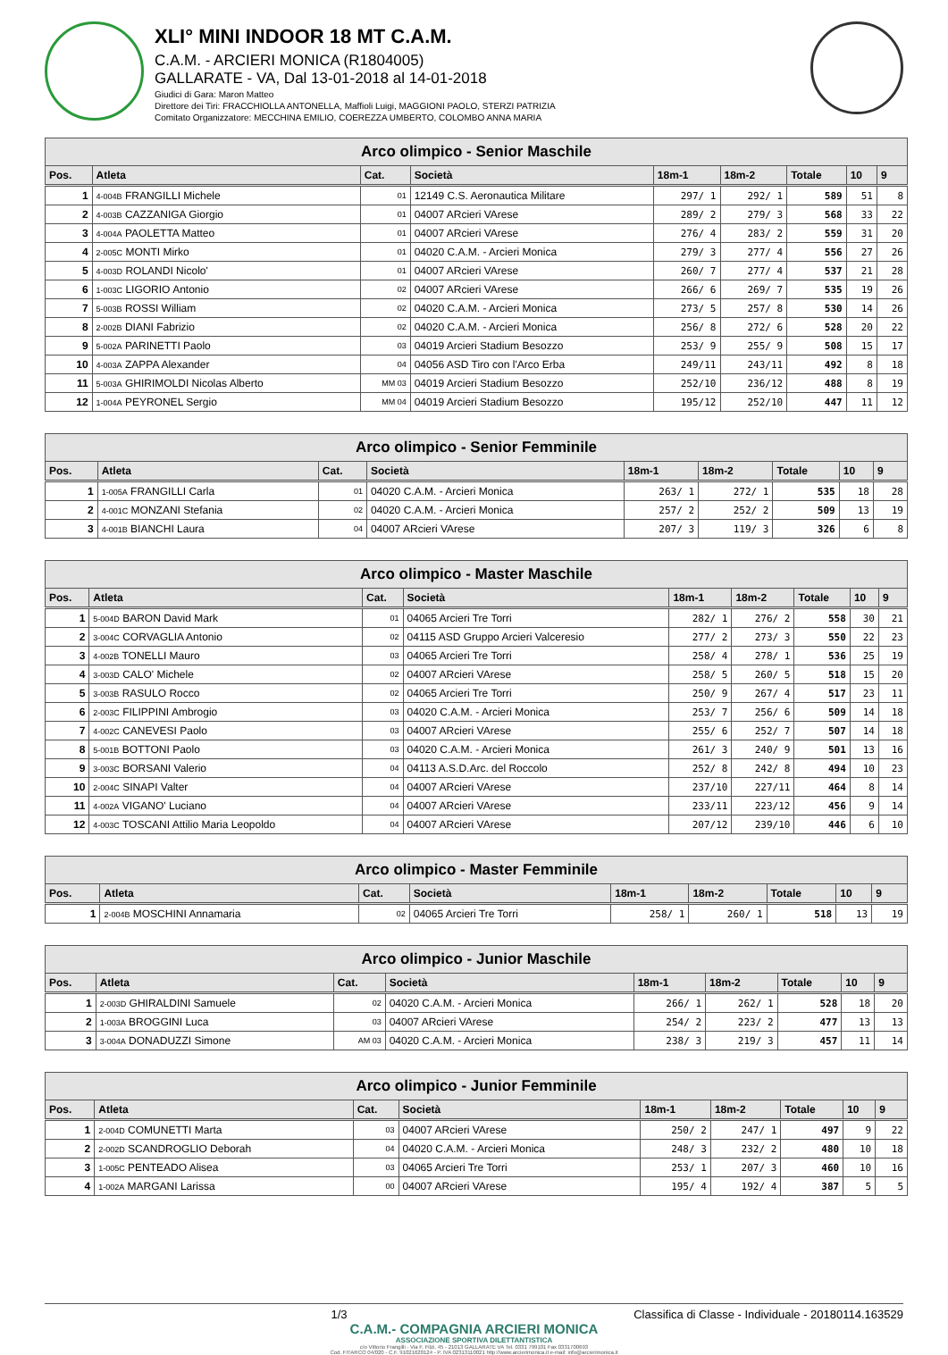XLI° MINI INDOOR 18 MT C.A.M.
C.A.M. - ARCIERI MONICA (R1804005)
GALLARATE - VA, Dal 13-01-2018 al 14-01-2018
Giudici di Gara: Maron Matteo
Direttore dei Tiri: FRACCHIOLLA ANTONELLA, Maffioli Luigi, MAGGIONI PAOLO, STERZI PATRIZIA
Comitato Organizzatore: MECCHINA EMILIO, COEREZZA UMBERTO, COLOMBO ANNA MARIA
| Arco olimpico - Senior Maschile | | | | | | | | |
| Pos. | Atleta | Cat. | Società | 18m-1 | 18m-2 | Totale | 10 | 9 |
| 1 | 4-004B FRANGILLI Michele | 01 | 12149 C.S. Aeronautica Militare | 297/ 1 | 292/ 1 | 589 | 51 | 8 |
| 2 | 4-003B CAZZANIGA Giorgio | 01 | 04007 ARcieri VArese | 289/ 2 | 279/ 3 | 568 | 33 | 22 |
| 3 | 4-004A PAOLETTA Matteo | 01 | 04007 ARcieri VArese | 276/ 4 | 283/ 2 | 559 | 31 | 20 |
| 4 | 2-005C MONTI Mirko | 01 | 04020 C.A.M. - Arcieri Monica | 279/ 3 | 277/ 4 | 556 | 27 | 26 |
| 5 | 4-003D ROLANDI Nicolo' | 01 | 04007 ARcieri VArese | 260/ 7 | 277/ 4 | 537 | 21 | 28 |
| 6 | 1-003C LIGORIO Antonio | 02 | 04007 ARcieri VArese | 266/ 6 | 269/ 7 | 535 | 19 | 26 |
| 7 | 5-003B ROSSI William | 02 | 04020 C.A.M. - Arcieri Monica | 273/ 5 | 257/ 8 | 530 | 14 | 26 |
| 8 | 2-002B DIANI Fabrizio | 02 | 04020 C.A.M. - Arcieri Monica | 256/ 8 | 272/ 6 | 528 | 20 | 22 |
| 9 | 5-002A PARINETTI Paolo | 03 | 04019 Arcieri Stadium Besozzo | 253/ 9 | 255/ 9 | 508 | 15 | 17 |
| 10 | 4-003A ZAPPA Alexander | 04 | 04056 ASD Tiro con l'Arco Erba | 249/11 | 243/11 | 492 | 8 | 18 |
| 11 | 5-003A GHIRIMOLDI Nicolas Alberto | MM 03 | 04019 Arcieri Stadium Besozzo | 252/10 | 236/12 | 488 | 8 | 19 |
| 12 | 1-004A PEYRONEL Sergio | MM 04 | 04019 Arcieri Stadium Besozzo | 195/12 | 252/10 | 447 | 11 | 12 |
| Arco olimpico - Senior Femminile | | | | | | | | |
| Pos. | Atleta | Cat. | Società | 18m-1 | 18m-2 | Totale | 10 | 9 |
| 1 | 1-005A FRANGILLI Carla | 01 | 04020 C.A.M. - Arcieri Monica | 263/ 1 | 272/ 1 | 535 | 18 | 28 |
| 2 | 4-001C MONZANI Stefania | 02 | 04020 C.A.M. - Arcieri Monica | 257/ 2 | 252/ 2 | 509 | 13 | 19 |
| 3 | 4-001B BIANCHI Laura | 04 | 04007 ARcieri VArese | 207/ 3 | 119/ 3 | 326 | 6 | 8 |
| Arco olimpico - Master Maschile | | | | | | | | |
| Pos. | Atleta | Cat. | Società | 18m-1 | 18m-2 | Totale | 10 | 9 |
| 1 | 5-004D BARON David Mark | 01 | 04065 Arcieri Tre Torri | 282/ 1 | 276/ 2 | 558 | 30 | 21 |
| 2 | 3-004C CORVAGLIA Antonio | 02 | 04115 ASD Gruppo Arcieri Valceresio | 277/ 2 | 273/ 3 | 550 | 22 | 23 |
| 3 | 4-002B TONELLI Mauro | 03 | 04065 Arcieri Tre Torri | 258/ 4 | 278/ 1 | 536 | 25 | 19 |
| 4 | 3-003D CALO' Michele | 02 | 04007 ARcieri VArese | 258/ 5 | 260/ 5 | 518 | 15 | 20 |
| 5 | 3-003B RASULO Rocco | 02 | 04065 Arcieri Tre Torri | 250/ 9 | 267/ 4 | 517 | 23 | 11 |
| 6 | 2-003C FILIPPINI Ambrogio | 03 | 04020 C.A.M. - Arcieri Monica | 253/ 7 | 256/ 6 | 509 | 14 | 18 |
| 7 | 4-002C CANEVESI Paolo | 03 | 04007 ARcieri VArese | 255/ 6 | 252/ 7 | 507 | 14 | 18 |
| 8 | 5-001B BOTTONI Paolo | 03 | 04020 C.A.M. - Arcieri Monica | 261/ 3 | 240/ 9 | 501 | 13 | 16 |
| 9 | 3-003C BORSANI Valerio | 04 | 04113 A.S.D.Arc. del Roccolo | 252/ 8 | 242/ 8 | 494 | 10 | 23 |
| 10 | 2-004C SINAPI Valter | 04 | 04007 ARcieri VArese | 237/10 | 227/11 | 464 | 8 | 14 |
| 11 | 4-002A VIGANO' Luciano | 04 | 04007 ARcieri VArese | 233/11 | 223/12 | 456 | 9 | 14 |
| 12 | 4-003C TOSCANI Attilio Maria Leopoldo | 04 | 04007 ARcieri VArese | 207/12 | 239/10 | 446 | 6 | 10 |
| Arco olimpico - Master Femminile | | | | | | | | |
| Pos. | Atleta | Cat. | Società | 18m-1 | 18m-2 | Totale | 10 | 9 |
| 1 | 2-004B MOSCHINI Annamaria | 02 | 04065 Arcieri Tre Torri | 258/ 1 | 260/ 1 | 518 | 13 | 19 |
| Arco olimpico - Junior Maschile | | | | | | | | |
| Pos. | Atleta | Cat. | Società | 18m-1 | 18m-2 | Totale | 10 | 9 |
| 1 | 2-003D GHIRALDINI Samuele | 02 | 04020 C.A.M. - Arcieri Monica | 266/ 1 | 262/ 1 | 528 | 18 | 20 |
| 2 | 1-003A BROGGINI Luca | 03 | 04007 ARcieri VArese | 254/ 2 | 223/ 2 | 477 | 13 | 13 |
| 3 | 3-004A DONADUZZI Simone | AM 03 | 04020 C.A.M. - Arcieri Monica | 238/ 3 | 219/ 3 | 457 | 11 | 14 |
| Arco olimpico - Junior Femminile | | | | | | | | |
| Pos. | Atleta | Cat. | Società | 18m-1 | 18m-2 | Totale | 10 | 9 |
| 1 | 2-004D COMUNETTI Marta | 03 | 04007 ARcieri VArese | 250/ 2 | 247/ 1 | 497 | 9 | 22 |
| 2 | 2-002D SCANDROGLIO Deborah | 04 | 04020 C.A.M. - Arcieri Monica | 248/ 3 | 232/ 2 | 480 | 10 | 18 |
| 3 | 1-005C PENTEADO Alisea | 03 | 04065 Arcieri Tre Torri | 253/ 1 | 207/ 3 | 460 | 10 | 16 |
| 4 | 1-002A MARGANI Larissa | 00 | 04007 ARcieri VArese | 195/ 4 | 192/ 4 | 387 | 5 | 5 |
1/3 Classifica di Classe - Individuale - 20180114.163529
C.A.M.- COMPAGNIA ARCIERI MONICA
ASSOCIAZIONE SPORTIVA DILETTANTISTICA
c/o Vittorio Frangilli - Via F. Filzi, 45 - 21013 GALLARATE VA Tel. 0331 799101 Fax 0331700693
Cod. FITARCO 04/020 - C.F. 91021620124 - P. IVA 02313110021 http://www.arcierimonica.it e-mail: info@arcierimonica.it